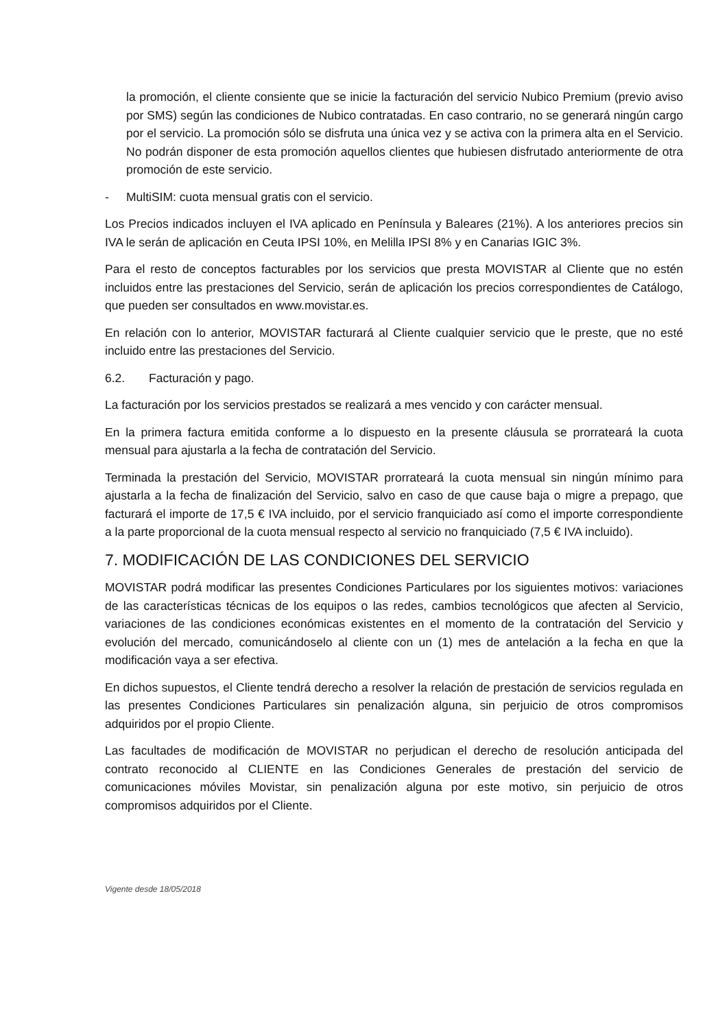la promoción, el cliente consiente que se inicie la facturación del servicio Nubico Premium (previo aviso por SMS) según las condiciones de Nubico contratadas. En caso contrario, no se generará ningún cargo por el servicio. La promoción sólo se disfruta una única vez y se activa con la primera alta en el Servicio. No podrán disponer de esta promoción aquellos clientes que hubiesen disfrutado anteriormente de otra promoción de este servicio.
- MultiSIM: cuota mensual gratis con el servicio.
Los Precios indicados incluyen el IVA aplicado en Península y Baleares (21%). A los anteriores precios sin IVA le serán de aplicación en Ceuta IPSI 10%, en Melilla IPSI 8% y en Canarias IGIC 3%.
Para el resto de conceptos facturables por los servicios que presta MOVISTAR al Cliente que no estén incluidos entre las prestaciones del Servicio, serán de aplicación los precios correspondientes de Catálogo, que pueden ser consultados en www.movistar.es.
En relación con lo anterior, MOVISTAR facturará al Cliente cualquier servicio que le preste, que no esté incluido entre las prestaciones del Servicio.
6.2. Facturación y pago.
La facturación por los servicios prestados se realizará a mes vencido y con carácter mensual.
En la primera factura emitida conforme a lo dispuesto en la presente cláusula se prorrateará la cuota mensual para ajustarla a la fecha de contratación del Servicio.
Terminada la prestación del Servicio, MOVISTAR prorrateará la cuota mensual sin ningún mínimo para ajustarla a la fecha de finalización del Servicio, salvo en caso de que cause baja o migre a prepago, que facturará el importe de 17,5 € IVA incluido, por el servicio franquiciado así como el importe correspondiente a la parte proporcional de la cuota mensual respecto al servicio no franquiciado (7,5 € IVA incluido).
7. MODIFICACIÓN DE LAS CONDICIONES DEL SERVICIO
MOVISTAR podrá modificar las presentes Condiciones Particulares por los siguientes motivos: variaciones de las características técnicas de los equipos o las redes, cambios tecnológicos que afecten al Servicio, variaciones de las condiciones económicas existentes en el momento de la contratación del Servicio y evolución del mercado, comunicándoselo al cliente con un (1) mes de antelación a la fecha en que la modificación vaya a ser efectiva.
En dichos supuestos, el Cliente tendrá derecho a resolver la relación de prestación de servicios regulada en las presentes Condiciones Particulares sin penalización alguna, sin perjuicio de otros compromisos adquiridos por el propio Cliente.
Las facultades de modificación de MOVISTAR no perjudican el derecho de resolución anticipada del contrato reconocido al CLIENTE en las Condiciones Generales de prestación del servicio de comunicaciones móviles Movistar, sin penalización alguna por este motivo, sin perjuicio de otros compromisos adquiridos por el Cliente.
Vigente desde 18/05/2018